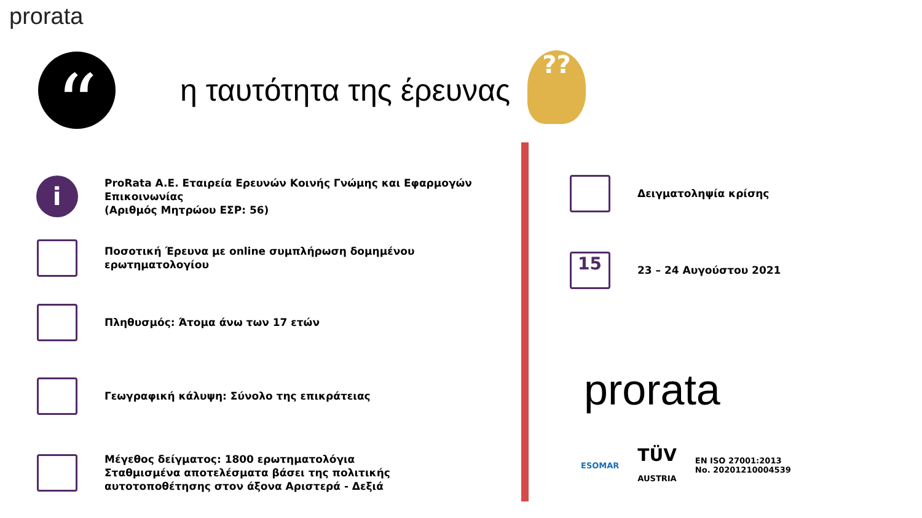prorata
“
η ταυτότητα της έρευνας
??
i
ProRata A.E. Εταιρεία Ερευνών Κοινής Γνώμης και Εφαρμογών Επικοινωνίας
(Αριθμός Μητρώου ΕΣΡ: 56)
Ποσοτική Έρευνα με online συμπλήρωση δομημένου ερωτηματολογίου
Πληθυσμός: Άτομα άνω των 17 ετών
Γεωγραφική κάλυψη: Σύνολο της επικράτειας
Μέγεθος δείγματος: 1800 ερωτηματολόγια
Σταθμισμένα αποτελέσματα βάσει της πολιτικής αυτοτοποθέτησης στον άξονα Αριστερά - Δεξιά
Δειγματοληψία κρίσης
15
23 – 24 Αυγούστου 2021
prorata
ESOMAR TÜV
AUSTRIA EN ISO 27001:2013
No. 20201210004539